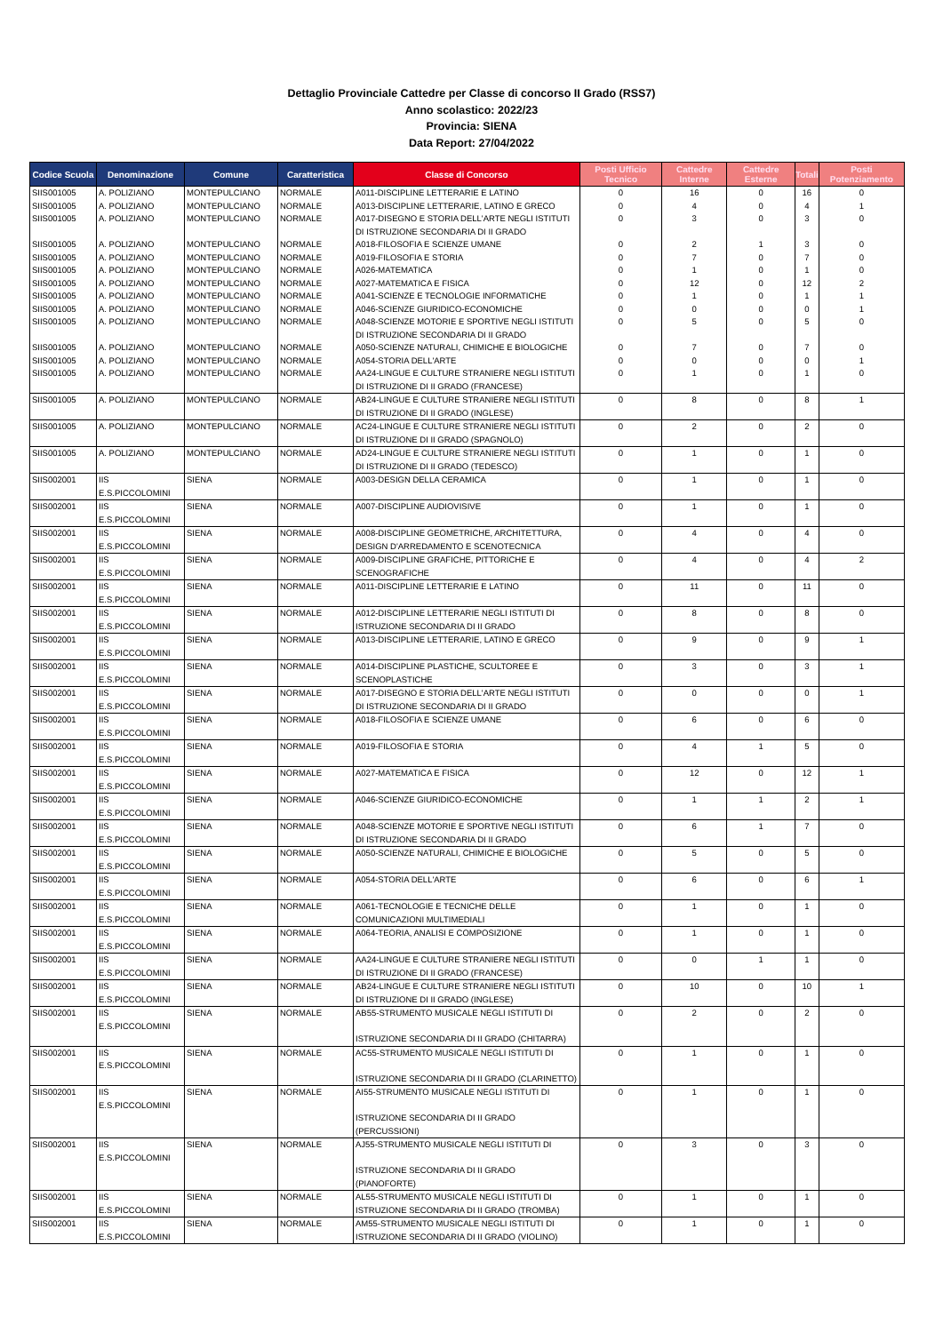Dettaglio Provinciale Cattedre per Classe di concorso II Grado (RSS7)
Anno scolastico: 2022/23
Provincia: SIENA
Data Report: 27/04/2022
| Codice Scuola | Denominazione | Comune | Caratteristica | Classe di Concorso | Posti Ufficio Tecnico | Cattedre Interne | Cattedre Esterne | Totali | Posti Potenziamento |
| --- | --- | --- | --- | --- | --- | --- | --- | --- | --- |
| SIIS001005 | A. POLIZIANO | MONTEPULCIANO | NORMALE | A011-DISCIPLINE LETTERARIE E LATINO | 0 | 16 | 0 | 16 | 0 |
| SIIS001005 | A. POLIZIANO | MONTEPULCIANO | NORMALE | A013-DISCIPLINE LETTERARIE, LATINO E GRECO | 0 | 4 | 0 | 4 | 1 |
| SIIS001005 | A. POLIZIANO | MONTEPULCIANO | NORMALE | A017-DISEGNO E STORIA DELL'ARTE NEGLI ISTITUTI DI ISTRUZIONE SECONDARIA DI II GRADO | 0 | 3 | 0 | 3 | 0 |
| SIIS001005 | A. POLIZIANO | MONTEPULCIANO | NORMALE | A018-FILOSOFIA E SCIENZE UMANE | 0 | 2 | 1 | 3 | 0 |
| SIIS001005 | A. POLIZIANO | MONTEPULCIANO | NORMALE | A019-FILOSOFIA E STORIA | 0 | 7 | 0 | 7 | 0 |
| SIIS001005 | A. POLIZIANO | MONTEPULCIANO | NORMALE | A026-MATEMATICA | 0 | 1 | 0 | 1 | 0 |
| SIIS001005 | A. POLIZIANO | MONTEPULCIANO | NORMALE | A027-MATEMATICA E FISICA | 0 | 12 | 0 | 12 | 2 |
| SIIS001005 | A. POLIZIANO | MONTEPULCIANO | NORMALE | A041-SCIENZE E TECNOLOGIE INFORMATICHE | 0 | 1 | 0 | 1 | 1 |
| SIIS001005 | A. POLIZIANO | MONTEPULCIANO | NORMALE | A046-SCIENZE GIURIDICO-ECONOMICHE | 0 | 0 | 0 | 0 | 1 |
| SIIS001005 | A. POLIZIANO | MONTEPULCIANO | NORMALE | A048-SCIENZE MOTORIE E SPORTIVE NEGLI ISTITUTI DI ISTRUZIONE SECONDARIA DI II GRADO | 0 | 5 | 0 | 5 | 0 |
| SIIS001005 | A. POLIZIANO | MONTEPULCIANO | NORMALE | A050-SCIENZE NATURALI, CHIMICHE E BIOLOGICHE | 0 | 7 | 0 | 7 | 0 |
| SIIS001005 | A. POLIZIANO | MONTEPULCIANO | NORMALE | A054-STORIA DELL'ARTE | 0 | 0 | 0 | 0 | 1 |
| SIIS001005 | A. POLIZIANO | MONTEPULCIANO | NORMALE | AA24-LINGUE E CULTURE STRANIERE NEGLI ISTITUTI DI ISTRUZIONE DI II GRADO (FRANCESE) | 0 | 1 | 0 | 1 | 0 |
| SIIS001005 | A. POLIZIANO | MONTEPULCIANO | NORMALE | AB24-LINGUE E CULTURE STRANIERE NEGLI ISTITUTI DI ISTRUZIONE DI II GRADO (INGLESE) | 0 | 8 | 0 | 8 | 1 |
| SIIS001005 | A. POLIZIANO | MONTEPULCIANO | NORMALE | AC24-LINGUE E CULTURE STRANIERE NEGLI ISTITUTI DI ISTRUZIONE DI II GRADO (SPAGNOLO) | 0 | 2 | 0 | 2 | 0 |
| SIIS001005 | A. POLIZIANO | MONTEPULCIANO | NORMALE | AD24-LINGUE E CULTURE STRANIERE NEGLI ISTITUTI DI ISTRUZIONE DI II GRADO (TEDESCO) | 0 | 1 | 0 | 1 | 0 |
| SIIS002001 | IIS E.S.PICCOLOMINI | SIENA | NORMALE | A003-DESIGN DELLA CERAMICA | 0 | 1 | 0 | 1 | 0 |
| SIIS002001 | IIS E.S.PICCOLOMINI | SIENA | NORMALE | A007-DISCIPLINE AUDIOVISIVE | 0 | 1 | 0 | 1 | 0 |
| SIIS002001 | IIS E.S.PICCOLOMINI | SIENA | NORMALE | A008-DISCIPLINE GEOMETRICHE, ARCHITETTURA, DESIGN D'ARREDAMENTO E SCENOTECNICA | 0 | 4 | 0 | 4 | 0 |
| SIIS002001 | IIS E.S.PICCOLOMINI | SIENA | NORMALE | A009-DISCIPLINE GRAFICHE, PITTORICHE E SCENOGRAFICHE | 0 | 4 | 0 | 4 | 2 |
| SIIS002001 | IIS E.S.PICCOLOMINI | SIENA | NORMALE | A011-DISCIPLINE LETTERARIE E LATINO | 0 | 11 | 0 | 11 | 0 |
| SIIS002001 | IIS E.S.PICCOLOMINI | SIENA | NORMALE | A012-DISCIPLINE LETTERARIE NEGLI ISTITUTI DI ISTRUZIONE SECONDARIA DI II GRADO | 0 | 8 | 0 | 8 | 0 |
| SIIS002001 | IIS E.S.PICCOLOMINI | SIENA | NORMALE | A013-DISCIPLINE LETTERARIE, LATINO E GRECO | 0 | 9 | 0 | 9 | 1 |
| SIIS002001 | IIS E.S.PICCOLOMINI | SIENA | NORMALE | A014-DISCIPLINE PLASTICHE, SCULTOREE E SCENOPLASTICHE | 0 | 3 | 0 | 3 | 1 |
| SIIS002001 | IIS E.S.PICCOLOMINI | SIENA | NORMALE | A017-DISEGNO E STORIA DELL'ARTE NEGLI ISTITUTI DI ISTRUZIONE SECONDARIA DI II GRADO | 0 | 0 | 0 | 0 | 1 |
| SIIS002001 | IIS E.S.PICCOLOMINI | SIENA | NORMALE | A018-FILOSOFIA E SCIENZE UMANE | 0 | 6 | 0 | 6 | 0 |
| SIIS002001 | IIS E.S.PICCOLOMINI | SIENA | NORMALE | A019-FILOSOFIA E STORIA | 0 | 4 | 1 | 5 | 0 |
| SIIS002001 | IIS E.S.PICCOLOMINI | SIENA | NORMALE | A027-MATEMATICA E FISICA | 0 | 12 | 0 | 12 | 1 |
| SIIS002001 | IIS E.S.PICCOLOMINI | SIENA | NORMALE | A046-SCIENZE GIURIDICO-ECONOMICHE | 0 | 1 | 1 | 2 | 1 |
| SIIS002001 | IIS E.S.PICCOLOMINI | SIENA | NORMALE | A048-SCIENZE MOTORIE E SPORTIVE NEGLI ISTITUTI DI ISTRUZIONE SECONDARIA DI II GRADO | 0 | 6 | 1 | 7 | 0 |
| SIIS002001 | IIS E.S.PICCOLOMINI | SIENA | NORMALE | A050-SCIENZE NATURALI, CHIMICHE E BIOLOGICHE | 0 | 5 | 0 | 5 | 0 |
| SIIS002001 | IIS E.S.PICCOLOMINI | SIENA | NORMALE | A054-STORIA DELL'ARTE | 0 | 6 | 0 | 6 | 1 |
| SIIS002001 | IIS E.S.PICCOLOMINI | SIENA | NORMALE | A061-TECNOLOGIE E TECNICHE DELLE COMUNICAZIONI MULTIMEDIALI | 0 | 1 | 0 | 1 | 0 |
| SIIS002001 | IIS E.S.PICCOLOMINI | SIENA | NORMALE | A064-TEORIA, ANALISI E COMPOSIZIONE | 0 | 1 | 0 | 1 | 0 |
| SIIS002001 | IIS E.S.PICCOLOMINI | SIENA | NORMALE | AA24-LINGUE E CULTURE STRANIERE NEGLI ISTITUTI DI ISTRUZIONE DI II GRADO (FRANCESE) | 0 | 0 | 1 | 1 | 0 |
| SIIS002001 | IIS E.S.PICCOLOMINI | SIENA | NORMALE | AB24-LINGUE E CULTURE STRANIERE NEGLI ISTITUTI DI ISTRUZIONE DI II GRADO (INGLESE) | 0 | 10 | 0 | 10 | 1 |
| SIIS002001 | IIS E.S.PICCOLOMINI | SIENA | NORMALE | AB55-STRUMENTO MUSICALE NEGLI ISTITUTI DI ISTRUZIONE SECONDARIA DI II GRADO (CHITARRA) | 0 | 2 | 0 | 2 | 0 |
| SIIS002001 | IIS E.S.PICCOLOMINI | SIENA | NORMALE | AC55-STRUMENTO MUSICALE NEGLI ISTITUTI DI ISTRUZIONE SECONDARIA DI II GRADO (CLARINETTO) | 0 | 1 | 0 | 1 | 0 |
| SIIS002001 | IIS E.S.PICCOLOMINI | SIENA | NORMALE | AI55-STRUMENTO MUSICALE NEGLI ISTITUTI DI ISTRUZIONE SECONDARIA DI II GRADO (PERCUSSIONI) | 0 | 1 | 0 | 1 | 0 |
| SIIS002001 | IIS E.S.PICCOLOMINI | SIENA | NORMALE | AJ55-STRUMENTO MUSICALE NEGLI ISTITUTI DI ISTRUZIONE SECONDARIA DI II GRADO (PIANOFORTE) | 0 | 3 | 0 | 3 | 0 |
| SIIS002001 | IIS E.S.PICCOLOMINI | SIENA | NORMALE | AL55-STRUMENTO MUSICALE NEGLI ISTITUTI DI ISTRUZIONE SECONDARIA DI II GRADO (TROMBA) | 0 | 1 | 0 | 1 | 0 |
| SIIS002001 | IIS E.S.PICCOLOMINI | SIENA | NORMALE | AM55-STRUMENTO MUSICALE NEGLI ISTITUTI DI ISTRUZIONE SECONDARIA DI II GRADO (VIOLINO) | 0 | 1 | 0 | 1 | 0 |